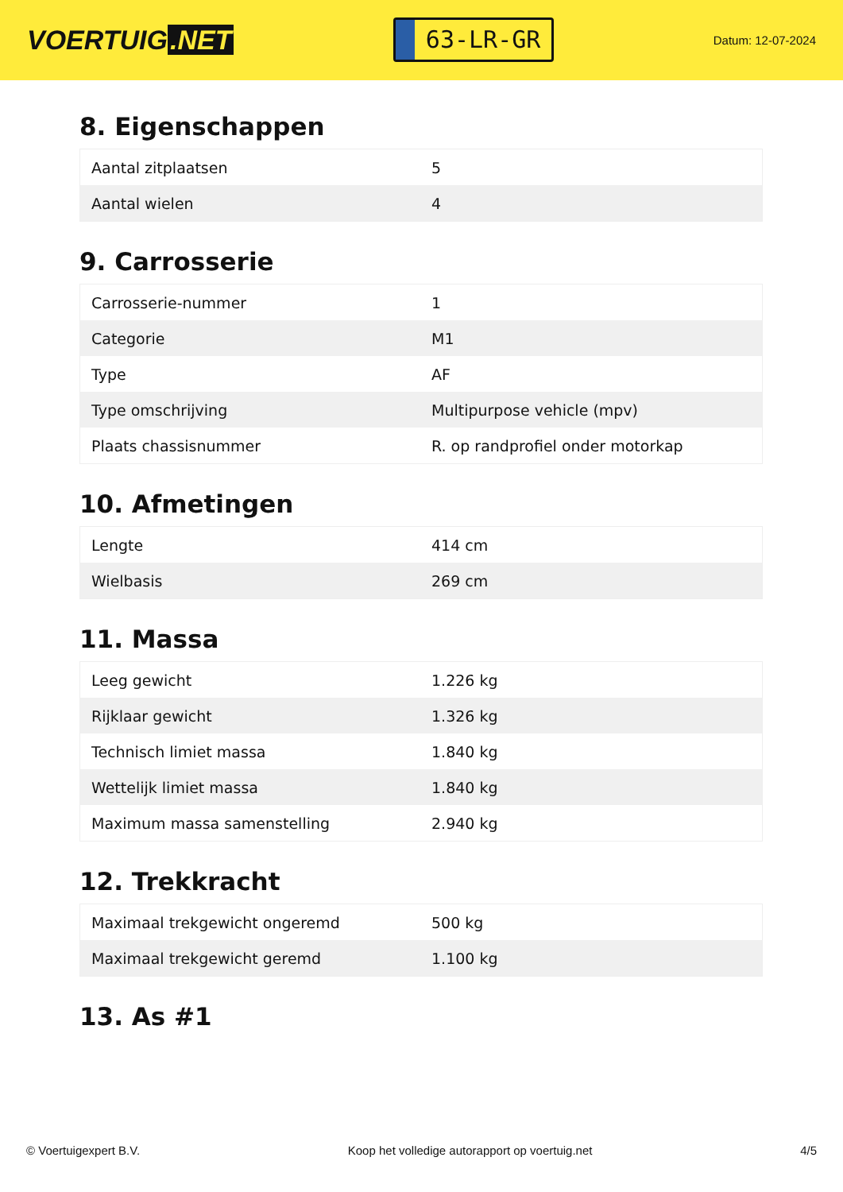VOERTUIG.NET
63-LR-GR
Datum: 12-07-2024
8. Eigenschappen
| Aantal zitplaatsen | 5 |
| Aantal wielen | 4 |
9. Carrosserie
| Carrosserie-nummer | 1 |
| Categorie | M1 |
| Type | AF |
| Type omschrijving | Multipurpose vehicle (mpv) |
| Plaats chassisnummer | R. op randprofiel onder motorkap |
10. Afmetingen
| Lengte | 414 cm |
| Wielbasis | 269 cm |
11. Massa
| Leeg gewicht | 1.226 kg |
| Rijklaar gewicht | 1.326 kg |
| Technisch limiet massa | 1.840 kg |
| Wettelijk limiet massa | 1.840 kg |
| Maximum massa samenstelling | 2.940 kg |
12. Trekkracht
| Maximaal trekgewicht ongeremd | 500 kg |
| Maximaal trekgewicht geremd | 1.100 kg |
13. As #1
© Voertuigexpert B.V. Koop het volledige autorapport op voertuig.net 4/5